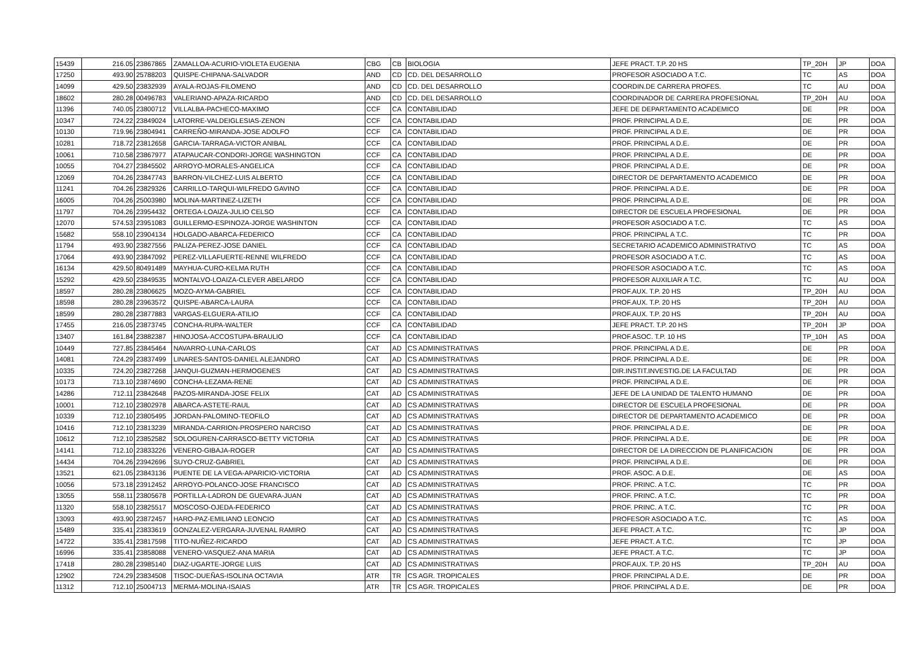| 15439 | 216.05 | 23867865 | ZAMALLOA-ACURIO-VIOLETA EUGENIA | CBG | CB | BIOLOGIA | JEFE PRACT. T.P. 20 HS | TP_20H | JP | DOA |
| 17250 | 493.90 | 25788203 | QUISPE-CHIPANA-SALVADOR | AND | CD | CD. DEL DESARROLLO | PROFESOR ASOCIADO A T.C. | TC | AS | DOA |
| 14099 | 429.50 | 23832939 | AYALA-ROJAS-FILOMENO | AND | CD | CD. DEL DESARROLLO | COORDIN.DE CARRERA PROFES. | TC | AU | DOA |
| 18602 | 280.28 | 00496783 | VALERIANO-APAZA-RICARDO | AND | CD | CD. DEL DESARROLLO | COORDINADOR DE CARRERA PROFESIONAL | TP_20H | AU | DOA |
| 11396 | 740.05 | 23800712 | VILLALBA-PACHECO-MAXIMO | CCF | CA | CONTABILIDAD | JEFE DE DEPARTAMENTO ACADEMICO | DE | PR | DOA |
| 10347 | 724.22 | 23849024 | LATORRE-VALDEIGLESIAS-ZENON | CCF | CA | CONTABILIDAD | PROF. PRINCIPAL A D.E. | DE | PR | DOA |
| 10130 | 719.96 | 23804941 | CARREÑO-MIRANDA-JOSE ADOLFO | CCF | CA | CONTABILIDAD | PROF. PRINCIPAL A D.E. | DE | PR | DOA |
| 10281 | 718.72 | 23812658 | GARCIA-TARRAGA-VICTOR ANIBAL | CCF | CA | CONTABILIDAD | PROF. PRINCIPAL A D.E. | DE | PR | DOA |
| 10061 | 710.58 | 23867977 | ATAPAUCAR-CONDORI-JORGE WASHINGTON | CCF | CA | CONTABILIDAD | PROF. PRINCIPAL A D.E. | DE | PR | DOA |
| 10055 | 704.27 | 23845502 | ARROYO-MORALES-ANGELICA | CCF | CA | CONTABILIDAD | PROF. PRINCIPAL A D.E. | DE | PR | DOA |
| 12069 | 704.26 | 23847743 | BARRON-VILCHEZ-LUIS ALBERTO | CCF | CA | CONTABILIDAD | DIRECTOR DE DEPARTAMENTO ACADEMICO | DE | PR | DOA |
| 11241 | 704.26 | 23829326 | CARRILLO-TARQUI-WILFREDO GAVINO | CCF | CA | CONTABILIDAD | PROF. PRINCIPAL A D.E. | DE | PR | DOA |
| 16005 | 704.26 | 25003980 | MOLINA-MARTINEZ-LIZETH | CCF | CA | CONTABILIDAD | PROF. PRINCIPAL A D.E. | DE | PR | DOA |
| 11797 | 704.26 | 23954432 | ORTEGA-LOAIZA-JULIO CELSO | CCF | CA | CONTABILIDAD | DIRECTOR DE ESCUELA PROFESIONAL | DE | PR | DOA |
| 12070 | 574.53 | 23951083 | GUILLERMO-ESPINOZA-JORGE WASHINTON | CCF | CA | CONTABILIDAD | PROFESOR ASOCIADO A T.C. | TC | AS | DOA |
| 15682 | 558.10 | 23904134 | HOLGADO-ABARCA-FEDERICO | CCF | CA | CONTABILIDAD | PROF. PRINCIPAL A T.C. | TC | PR | DOA |
| 11794 | 493.90 | 23827556 | PALIZA-PEREZ-JOSE DANIEL | CCF | CA | CONTABILIDAD | SECRETARIO ACADEMICO ADMINISTRATIVO | TC | AS | DOA |
| 17064 | 493.90 | 23847092 | PEREZ-VILLAFUERTE-RENNE WILFREDO | CCF | CA | CONTABILIDAD | PROFESOR ASOCIADO A T.C. | TC | AS | DOA |
| 16134 | 429.50 | 80491489 | MAYHUA-CURO-KELMA RUTH | CCF | CA | CONTABILIDAD | PROFESOR ASOCIADO A T.C. | TC | AS | DOA |
| 15292 | 429.50 | 23849535 | MONTALVO-LOAIZA-CLEVER ABELARDO | CCF | CA | CONTABILIDAD | PROFESOR AUXILIAR A T.C. | TC | AU | DOA |
| 18597 | 280.28 | 23806625 | MOZO-AYMA-GABRIEL | CCF | CA | CONTABILIDAD | PROF.AUX. T.P. 20 HS | TP_20H | AU | DOA |
| 18598 | 280.28 | 23963572 | QUISPE-ABARCA-LAURA | CCF | CA | CONTABILIDAD | PROF.AUX. T.P. 20 HS | TP_20H | AU | DOA |
| 18599 | 280.28 | 23877883 | VARGAS-ELGUERA-ATILIO | CCF | CA | CONTABILIDAD | PROF.AUX. T.P. 20 HS | TP_20H | AU | DOA |
| 17455 | 216.05 | 23873745 | CONCHA-RUPA-WALTER | CCF | CA | CONTABILIDAD | JEFE PRACT. T.P. 20 HS | TP_20H | JP | DOA |
| 13407 | 161.84 | 23882387 | HINOJOSA-ACCOSTUPA-BRAULIO | CCF | CA | CONTABILIDAD | PROF.ASOC. T.P. 10 HS | TP_10H | AS | DOA |
| 10449 | 727.85 | 23845464 | NAVARRO-LUNA-CARLOS | CAT | AD | CS ADMINISTRATIVAS | PROF. PRINCIPAL A D.E. | DE | PR | DOA |
| 14081 | 724.29 | 23837499 | LINARES-SANTOS-DANIEL ALEJANDRO | CAT | AD | CS ADMINISTRATIVAS | PROF. PRINCIPAL A D.E. | DE | PR | DOA |
| 10335 | 724.20 | 23827268 | JANQUI-GUZMAN-HERMOGENES | CAT | AD | CS ADMINISTRATIVAS | DIR.INSTIT.INVESTIG.DE LA FACULTAD | DE | PR | DOA |
| 10173 | 713.10 | 23874690 | CONCHA-LEZAMA-RENE | CAT | AD | CS ADMINISTRATIVAS | PROF. PRINCIPAL A D.E. | DE | PR | DOA |
| 14286 | 712.11 | 23842648 | PAZOS-MIRANDA-JOSE FELIX | CAT | AD | CS ADMINISTRATIVAS | JEFE DE LA UNIDAD DE TALENTO HUMANO | DE | PR | DOA |
| 10001 | 712.10 | 23802978 | ABARCA-ASTETE-RAUL | CAT | AD | CS ADMINISTRATIVAS | DIRECTOR DE ESCUELA PROFESIONAL | DE | PR | DOA |
| 10339 | 712.10 | 23805495 | JORDAN-PALOMINO-TEOFILO | CAT | AD | CS ADMINISTRATIVAS | DIRECTOR DE DEPARTAMENTO ACADEMICO | DE | PR | DOA |
| 10416 | 712.10 | 23813239 | MIRANDA-CARRION-PROSPERO NARCISO | CAT | AD | CS ADMINISTRATIVAS | PROF. PRINCIPAL A D.E. | DE | PR | DOA |
| 10612 | 712.10 | 23852582 | SOLOGUREN-CARRASCO-BETTY VICTORIA | CAT | AD | CS ADMINISTRATIVAS | PROF. PRINCIPAL A D.E. | DE | PR | DOA |
| 14141 | 712.10 | 23833226 | VENERO-GIBAJA-ROGER | CAT | AD | CS ADMINISTRATIVAS | DIRECTOR DE LA DIRECCION DE PLANIFICACION | DE | PR | DOA |
| 14434 | 704.26 | 23942696 | SUYO-CRUZ-GABRIEL | CAT | AD | CS ADMINISTRATIVAS | PROF. PRINCIPAL A D.E. | DE | PR | DOA |
| 13521 | 621.05 | 23843136 | PUENTE DE LA VEGA-APARICIO-VICTORIA | CAT | AD | CS ADMINISTRATIVAS | PROF. ASOC. A D.E. | DE | AS | DOA |
| 10056 | 573.18 | 23912452 | ARROYO-POLANCO-JOSE FRANCISCO | CAT | AD | CS ADMINISTRATIVAS | PROF. PRINC. A T.C. | TC | PR | DOA |
| 13055 | 558.11 | 23805678 | PORTILLA-LADRON DE GUEVARA-JUAN | CAT | AD | CS ADMINISTRATIVAS | PROF. PRINC. A T.C. | TC | PR | DOA |
| 11320 | 558.10 | 23825517 | MOSCOSO-OJEDA-FEDERICO | CAT | AD | CS ADMINISTRATIVAS | PROF. PRINC. A T.C. | TC | PR | DOA |
| 13093 | 493.90 | 23872457 | HARO-PAZ-EMILIANO LEONCIO | CAT | AD | CS ADMINISTRATIVAS | PROFESOR ASOCIADO A T.C. | TC | AS | DOA |
| 15489 | 335.41 | 23833619 | GONZALEZ-VERGARA-JUVENAL RAMIRO | CAT | AD | CS ADMINISTRATIVAS | JEFE PRACT. A T.C. | TC | JP | DOA |
| 14722 | 335.41 | 23817598 | TITO-NUÑEZ-RICARDO | CAT | AD | CS ADMINISTRATIVAS | JEFE PRACT. A T.C. | TC | JP | DOA |
| 16996 | 335.41 | 23858088 | VENERO-VASQUEZ-ANA MARIA | CAT | AD | CS ADMINISTRATIVAS | JEFE PRACT. A T.C. | TC | JP | DOA |
| 17418 | 280.28 | 23985140 | DIAZ-UGARTE-JORGE LUIS | CAT | AD | CS ADMINISTRATIVAS | PROF.AUX. T.P. 20 HS | TP_20H | AU | DOA |
| 12902 | 724.29 | 23834508 | TISOC-DUEÑAS-ISOLINA OCTAVIA | ATR | TR | CS AGR. TROPICALES | PROF. PRINCIPAL A D.E. | DE | PR | DOA |
| 11312 | 712.10 | 25004713 | MERMA-MOLINA-ISAIAS | ATR | TR | CS AGR. TROPICALES | PROF. PRINCIPAL A D.E. | DE | PR | DOA |